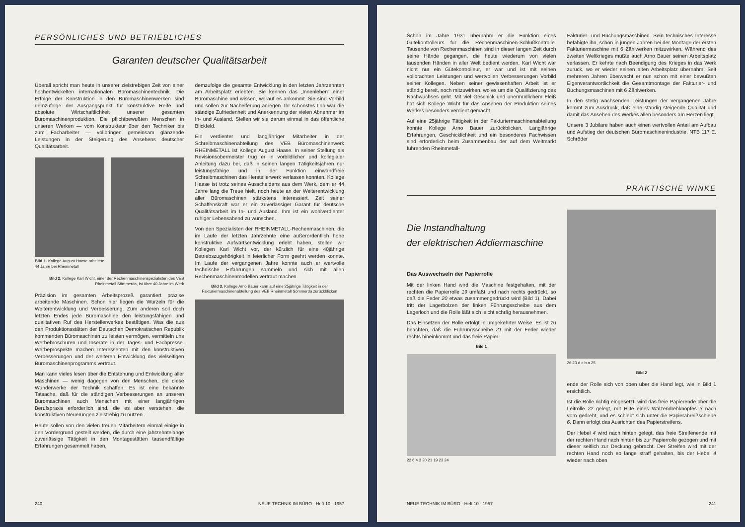PERSÖNLICHES UND BETRIEBLICHES
Garanten deutscher Qualitätsarbeit
Überall spricht man heute in unserer zielstrebigen Zeit von einer hochentwickelten internationalen Büromaschinentechnik. Die Erfolge der Konstruktion in den Büromaschinenwerken sind demzufolge der Ausgangspunkt für konstruktive Reife und absolute Wirtschaftlichkeit unserer gesamten Büromaschinenproduktion. Die pflichtbewußten Menschen in unseren Werken — vom Konstrukteur über den Techniker bis zum Facharbeiter — vollbringen gemeinsam glänzende Leistungen in der Steigerung des Ansehens deutscher Qualitätsarbeit.
Bild 1. Kollege August Haase arbeitete 44 Jahre bei Rheinmetall
Bild 2. Kollege Karl Wicht, einer der Rechenmaschinenspezialisten des VEB Rheinmetall Sömmerda, ist über 40 Jahre im Werk
Präzision im gesamten Arbeitsprozeß garantiert präzise arbeitende Maschinen. Schon hier liegen die Wurzeln für die Weiterentwicklung und Verbesserung. Zum anderen soll doch letzten Endes jede Büromaschine den leistungsfähigen und qualitativen Ruf des Herstellerwerkes bestätigen. Was die aus den Produktionsstätten der Deutschen Demokratischen Republik kommenden Büromaschinen zu leisten vermögen, vermitteln uns Werbebroschüren und Inserate in der Tages- und Fachpresse. Werbeprospekte machen Interessenten mit den konstruktiven Verbesserungen und der weiteren Entwicklung des vielseitigen Büromaschinenprogramms vertraut.
Man kann vieles lesen über die Entstehung und Entwicklung aller Maschinen — wenig dagegen von den Menschen, die diese Wunderwerke der Technik schaffen. Es ist eine bekannte Tatsache, daß für die ständigen Verbesserungen an unseren Büromaschinen auch Menschen mit einer langjährigen Berufspraxis erforderlich sind, die es aber verstehen, die konstruktiven Neuerungen zielstrebig zu nutzen.
Heute sollen von den vielen treuen Mitarbeitern einmal einige in den Vordergrund gestellt werden, die durch eine jahrzehntelange zuverlässige Tätigkeit in den Montagestätten tausendfältige Erfahrungen gesammelt haben,
demzufolge die gesamte Entwicklung in den letzten Jahrzehnten am Arbeitsplatz erlebten. Sie kennen das „Innenleben“ einer Büromaschine und wissen, worauf es ankommt. Sie sind Vorbild und sollen zur Nacheiferung anregen. Ihr schönstes Lob war die ständige Zufriedenheit und Anerkennung der vielen Abnehmer im In- und Ausland. Stellen wir sie darum einmal in das öffentliche Blickfeld.
Ein verdienter und langjähriger Mitarbeiter in der Schreibmaschinenabteilung des VEB Büromaschinenwerk RHEINMETALL ist Kollege August Haase. In seiner Stellung als Revisionsobermeister trug er in vorbildlicher und kollegialer Anleitung dazu bei, daß in seinen langen Tätigkeitsjahren nur leistungsfähige und in der Funktion einwandfreie Schreibmaschinen das Herstellerwerk verlassen konnten. Kollege Haase ist trotz seines Ausscheidens aus dem Werk, dem er 44 Jahre lang die Treue hielt, noch heute an der Weiterentwicklung aller Büromaschinen stärkstens interessiert. Zeit seiner Schaffenskraft war er ein zuverlässiger Garant für deutsche Qualitätsarbeit im In- und Ausland. Ihm ist ein wohlverdienter ruhiger Lebensabend zu wünschen.
Von den Spezialisten der RHEINMETALL-Rechenmaschinen, die im Laufe der letzten Jahrzehnte eine außerordentlich hohe konstruktive Aufwärtsentwicklung erlebt haben, stellen wir Kollegen Karl Wicht vor, der kürzlich für eine 40jährige Betriebszugehörigkeit in feierlicher Form geehrt werden konnte. Im Laufe der vergangenen Jahre konnte auch er wertvolle technische Erfahrungen sammeln und sich mit allen Rechenmaschinenmodellen vertraut machen.
Bild 3. Kollege Arno Bauer kann auf eine 25jährige Tätigkeit in der Fakturiermaschinenabteilung des VEB Rheinmetall Sömmerda zurückblicken
240 NEUE TECHNIK IM BÜRO · Heft 10 · 1957
Schon im Jahre 1931 übernahm er die Funktion eines Gütekontrolleurs für die Rechenmaschinen-Schlußkontrolle. Tausende von Rechenmaschinen sind in dieser langen Zeit durch seine Hände gegangen, die heute wiederum von vielen tausenden Händen in aller Welt bedient werden. Karl Wicht war nicht nur ein Gütekontrolleur, er war und ist mit seinen vollbrachten Leistungen und wertvollen Verbesserungen Vorbild seiner Kollegen. Neben seiner gewissenhaften Arbeit ist er ständig bereit, noch mitzuwirken, wo es um die Qualifizierung des Nachwuchses geht. Mit viel Geschick und unermüdlichem Fleiß hat sich Kollege Wicht für das Ansehen der Produktion seines Werkes besonders verdient gemacht.
Auf eine 25jährige Tätigkeit in der Fakturiermaschinenabteilung konnte Kollege Arno Bauer zurückblicken. Langjährige Erfahrungen, Geschicklichkeit und ein besonderes Fachwissen sind erforderlich beim Zusammenbau der auf dem Weltmarkt führenden Rheinmetall-
Fakturier- und Buchungsmaschinen. Sein technisches Interesse befähigte ihn, schon in jungen Jahren bei der Montage der ersten Fakturiermaschine mit 6 Zählwerken mitzuwirken. Während des zweiten Weltkrieges mußte auch Arno Bauer seinen Arbeitsplatz verlassen. Er kehrte nach Beendigung des Krieges in das Werk zurück, wo er wieder seinen alten Arbeitsplatz übernahm. Seit mehreren Jahren überwacht er nun schon mit einer bewußten Eigenverantwortlichkeit die Gesamtmontage der Fakturier- und Buchungsmaschinen mit 6 Zählwerken.
In den stetig wachsenden Leistungen der vergangenen Jahre kommt zum Ausdruck, daß eine ständig steigende Qualität und damit das Ansehen des Werkes allen besonders am Herzen liegt.
Unsere 3 Jubilare haben auch einen wertvollen Anteil am Aufbau und Aufstieg der deutschen Büromaschinenindustrie. NTB 117 E. Schröder
PRAKTISCHE WINKE
Die Instandhaltung
der elektrischen Addiermaschine
Das Auswechseln der Papierrolle
Mit der linken Hand wird die Maschine festgehalten, mit der rechten die Papierrolle 19 umfaßt und nach rechts gedrückt, so daß die Feder 20 etwas zusammengedrückt wird (Bild 1). Dabei tritt der Lagerbolzen der linken Führungsscheibe aus dem Lagerloch und die Rolle läßt sich leicht schräg herausnehmen.
Das Einsetzen der Rolle erfolgt in umgekehrter Weise. Es ist zu beachten, daß die Führungsscheibe 21 mit der Feder wieder rechts hineinkommt und das freie Papier-
Bild 1
22 6 4 3 20 21 19 23 24
26 23 d c b a 25
Bild 2
ende der Rolle sich von oben über die Hand legt, wie in Bild 1 ersichtlich.
Ist die Rolle richtig eingesetzt, wird das freie Papierende über die Leitrolle 22 gelegt, mit Hilfe eines Walzendrehknopfes 3 nach vorn gedreht, und es schiebt sich unter die Papierabreißschiene 6. Dann erfolgt das Ausrichten des Papierstreifens.
Der Hebel 4 wird nach hinten gelegt, das freie Streifenende mit der rechten Hand nach hinten bis zur Papierrolle gezogen und mit dieser seitlich zur Deckung gebracht. Der Streifen wird mit der rechten Hand noch so lange straff gehalten, bis der Hebel 4 wieder nach oben
NEUE TECHNIK IM BÜRO · Heft 10 · 1957 241